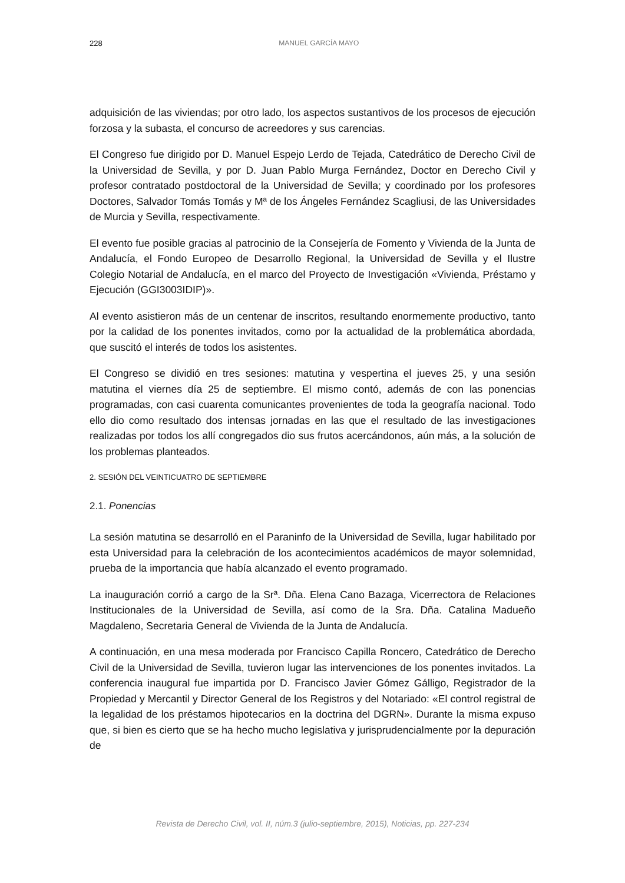228
MANUEL GARCÍA MAYO
adquisición de las viviendas; por otro lado, los aspectos sustantivos de los procesos de ejecución forzosa y la subasta, el concurso de acreedores y sus carencias.
El Congreso fue dirigido por D. Manuel Espejo Lerdo de Tejada, Catedrático de Derecho Civil de la Universidad de Sevilla, y por D. Juan Pablo Murga Fernández, Doctor en Derecho Civil y profesor contratado postdoctoral de la Universidad de Sevilla; y coordinado por los profesores Doctores, Salvador Tomás Tomás y Mª de los Ángeles Fernández Scagliusi, de las Universidades de Murcia y Sevilla, respectivamente.
El evento fue posible gracias al patrocinio de la Consejería de Fomento y Vivienda de la Junta de Andalucía, el Fondo Europeo de Desarrollo Regional, la Universidad de Sevilla y el Ilustre Colegio Notarial de Andalucía, en el marco del Proyecto de Investigación «Vivienda, Préstamo y Ejecución (GGI3003IDIP)».
Al evento asistieron más de un centenar de inscritos, resultando enormemente productivo, tanto por la calidad de los ponentes invitados, como por la actualidad de la problemática abordada, que suscitó el interés de todos los asistentes.
El Congreso se dividió en tres sesiones: matutina y vespertina el jueves 25, y una sesión matutina el viernes día 25 de septiembre. El mismo contó, además de con las ponencias programadas, con casi cuarenta comunicantes provenientes de toda la geografía nacional. Todo ello dio como resultado dos intensas jornadas en las que el resultado de las investigaciones realizadas por todos los allí congregados dio sus frutos acercándonos, aún más, a la solución de los problemas planteados.
2. SESIÓN DEL VEINTICUATRO DE SEPTIEMBRE
2.1. Ponencias
La sesión matutina se desarrolló en el Paraninfo de la Universidad de Sevilla, lugar habilitado por esta Universidad para la celebración de los acontecimientos académicos de mayor solemnidad, prueba de la importancia que había alcanzado el evento programado.
La inauguración corrió a cargo de la Srª. Dña. Elena Cano Bazaga, Vicerrectora de Relaciones Institucionales de la Universidad de Sevilla, así como de la Sra. Dña. Catalina Madueño Magdaleno, Secretaria General de Vivienda de la Junta de Andalucía.
A continuación, en una mesa moderada por Francisco Capilla Roncero, Catedrático de Derecho Civil de la Universidad de Sevilla, tuvieron lugar las intervenciones de los ponentes invitados. La conferencia inaugural fue impartida por D. Francisco Javier Gómez Gálligo, Registrador de la Propiedad y Mercantil y Director General de los Registros y del Notariado: «El control registral de la legalidad de los préstamos hipotecarios en la doctrina del DGRN». Durante la misma expuso que, si bien es cierto que se ha hecho mucho legislativa y jurisprudencialmente por la depuración de
Revista de Derecho Civil, vol. II, núm.3 (julio-septiembre, 2015), Noticias, pp. 227-234